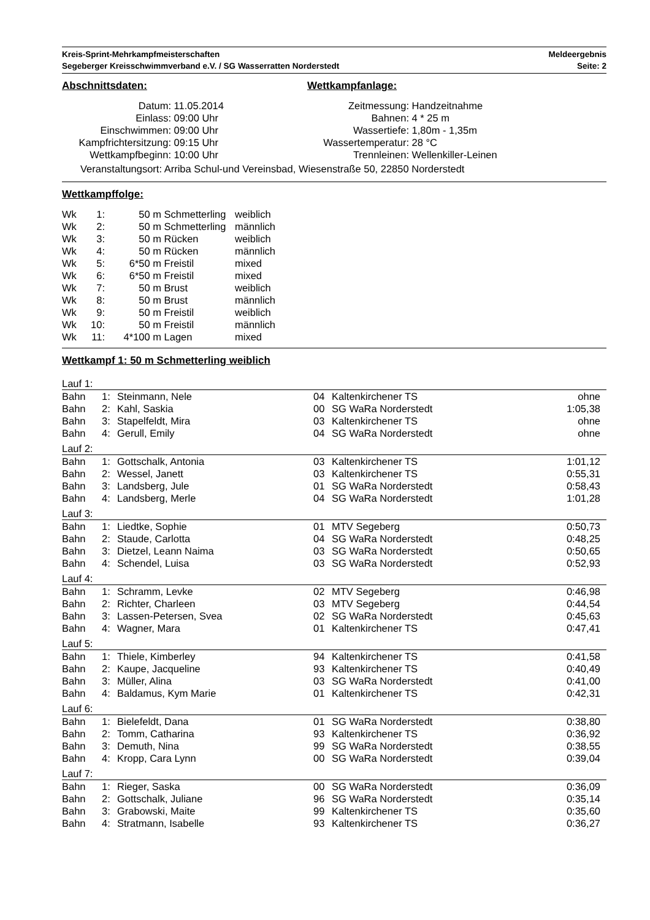Kreis-Sprint-Mehrkampfmeisterschaften
Segeberger Kreisschwimmverband e.V. / SG Wasserratten Norderstedt
Meldeergebnis
Seite: 2
Abschnittsdaten:
| Datum: | 11.05.2014 |
| Einlass: | 09:00 Uhr |
| Einschwimmen: | 09:00 Uhr |
| Kampfrichtersitzung: | 09:15 Uhr |
| Wettkampfbeginn: | 10:00 Uhr |
Wettkampfanlage:
| Zeitmessung: | Handzeitnahme |
| Bahnen: | 4 * 25 m |
| Wassertiefe: | 1,80m - 1,35m |
| Wassertemperatur: | 28 °C |
| Trennleinen: | Wellenkiller-Leinen |
Veranstaltungsort: Arriba Schul-und Vereinsbad, Wiesenstraße 50, 22850 Norderstedt
Wettkampffolge:
| Wk | 1: | 50 m | Schmetterling | weiblich |
| Wk | 2: | 50 m | Schmetterling | männlich |
| Wk | 3: | 50 m | Rücken | weiblich |
| Wk | 4: | 50 m | Rücken | männlich |
| Wk | 5: | 6*50 m | Freistil | mixed |
| Wk | 6: | 6*50 m | Freistil | mixed |
| Wk | 7: | 50 m | Brust | weiblich |
| Wk | 8: | 50 m | Brust | männlich |
| Wk | 9: | 50 m | Freistil | weiblich |
| Wk | 10: | 50 m | Freistil | männlich |
| Wk | 11: | 4*100 m | Lagen | mixed |
Wettkampf 1: 50 m Schmetterling weiblich
| Lauf 1: | | | | | |
| Bahn | 1: | Steinmann, Nele | 04 | Kaltenkirchener TS | ohne |
| Bahn | 2: | Kahl, Saskia | 00 | SG WaRa Norderstedt | 1:05,38 |
| Bahn | 3: | Stapelfeldt, Mira | 03 | Kaltenkirchener TS | ohne |
| Bahn | 4: | Gerull, Emily | 04 | SG WaRa Norderstedt | ohne |
| Lauf 2: | | | | | |
| Bahn | 1: | Gottschalk, Antonia | 03 | Kaltenkirchener TS | 1:01,12 |
| Bahn | 2: | Wessel, Janett | 03 | Kaltenkirchener TS | 0:55,31 |
| Bahn | 3: | Landsberg, Jule | 01 | SG WaRa Norderstedt | 0:58,43 |
| Bahn | 4: | Landsberg, Merle | 04 | SG WaRa Norderstedt | 1:01,28 |
| Lauf 3: | | | | | |
| Bahn | 1: | Liedtke, Sophie | 01 | MTV Segeberg | 0:50,73 |
| Bahn | 2: | Staude, Carlotta | 04 | SG WaRa Norderstedt | 0:48,25 |
| Bahn | 3: | Dietzel, Leann Naima | 03 | SG WaRa Norderstedt | 0:50,65 |
| Bahn | 4: | Schendel, Luisa | 03 | SG WaRa Norderstedt | 0:52,93 |
| Lauf 4: | | | | | |
| Bahn | 1: | Schramm, Levke | 02 | MTV Segeberg | 0:46,98 |
| Bahn | 2: | Richter, Charleen | 03 | MTV Segeberg | 0:44,54 |
| Bahn | 3: | Lassen-Petersen, Svea | 02 | SG WaRa Norderstedt | 0:45,63 |
| Bahn | 4: | Wagner, Mara | 01 | Kaltenkirchener TS | 0:47,41 |
| Lauf 5: | | | | | |
| Bahn | 1: | Thiele, Kimberley | 94 | Kaltenkirchener TS | 0:41,58 |
| Bahn | 2: | Kaupe, Jacqueline | 93 | Kaltenkirchener TS | 0:40,49 |
| Bahn | 3: | Müller, Alina | 03 | SG WaRa Norderstedt | 0:41,00 |
| Bahn | 4: | Baldamus, Kym Marie | 01 | Kaltenkirchener TS | 0:42,31 |
| Lauf 6: | | | | | |
| Bahn | 1: | Bielefeldt, Dana | 01 | SG WaRa Norderstedt | 0:38,80 |
| Bahn | 2: | Tomm, Catharina | 93 | Kaltenkirchener TS | 0:36,92 |
| Bahn | 3: | Demuth, Nina | 99 | SG WaRa Norderstedt | 0:38,55 |
| Bahn | 4: | Kropp, Cara Lynn | 00 | SG WaRa Norderstedt | 0:39,04 |
| Lauf 7: | | | | | |
| Bahn | 1: | Rieger, Saska | 00 | SG WaRa Norderstedt | 0:36,09 |
| Bahn | 2: | Gottschalk, Juliane | 96 | SG WaRa Norderstedt | 0:35,14 |
| Bahn | 3: | Grabowski, Maite | 99 | Kaltenkirchener TS | 0:35,60 |
| Bahn | 4: | Stratmann, Isabelle | 93 | Kaltenkirchener TS | 0:36,27 |